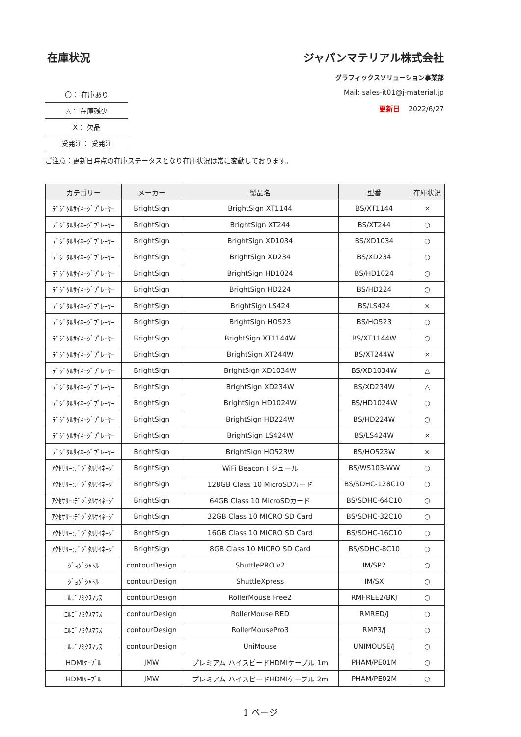在庫状況
| 〇： 在庫あり |
| △： 在庫残少 |
| X： 欠品 |
| 受発注： 受発注 |
ジャパンマテリアル株式会社
グラフィックスソリューション事業部
Mail: sales-it01@j-material.jp
更新日 2022/6/27
ご注意：更新日時点の在庫ステータスとなり在庫状況は常に変動しております。
| カテゴリー | メーカー | 製品名 | 型番 | 在庫状況 |
| --- | --- | --- | --- | --- |
| ﾃﾞｼﾞﾀﾙｻｲﾈｰｼﾞﾌﾟﾚｰﾔｰ | BrightSign | BrightSign XT1144 | BS/XT1144 | × |
| ﾃﾞｼﾞﾀﾙｻｲﾈｰｼﾞﾌﾟﾚｰﾔｰ | BrightSign | BrightSign XT244 | BS/XT244 | ○ |
| ﾃﾞｼﾞﾀﾙｻｲﾈｰｼﾞﾌﾟﾚｰﾔｰ | BrightSign | BrightSign XD1034 | BS/XD1034 | ○ |
| ﾃﾞｼﾞﾀﾙｻｲﾈｰｼﾞﾌﾟﾚｰﾔｰ | BrightSign | BrightSign XD234 | BS/XD234 | ○ |
| ﾃﾞｼﾞﾀﾙｻｲﾈｰｼﾞﾌﾟﾚｰﾔｰ | BrightSign | BrightSign HD1024 | BS/HD1024 | ○ |
| ﾃﾞｼﾞﾀﾙｻｲﾈｰｼﾞﾌﾟﾚｰﾔｰ | BrightSign | BrightSign HD224 | BS/HD224 | ○ |
| ﾃﾞｼﾞﾀﾙｻｲﾈｰｼﾞﾌﾟﾚｰﾔｰ | BrightSign | BrightSign LS424 | BS/LS424 | × |
| ﾃﾞｼﾞﾀﾙｻｲﾈｰｼﾞﾌﾟﾚｰﾔｰ | BrightSign | BrightSign HO523 | BS/HO523 | ○ |
| ﾃﾞｼﾞﾀﾙｻｲﾈｰｼﾞﾌﾟﾚｰﾔｰ | BrightSign | BrightSign XT1144W | BS/XT1144W | ○ |
| ﾃﾞｼﾞﾀﾙｻｲﾈｰｼﾞﾌﾟﾚｰﾔｰ | BrightSign | BrightSign XT244W | BS/XT244W | × |
| ﾃﾞｼﾞﾀﾙｻｲﾈｰｼﾞﾌﾟﾚｰﾔｰ | BrightSign | BrightSign XD1034W | BS/XD1034W | △ |
| ﾃﾞｼﾞﾀﾙｻｲﾈｰｼﾞﾌﾟﾚｰﾔｰ | BrightSign | BrightSign XD234W | BS/XD234W | △ |
| ﾃﾞｼﾞﾀﾙｻｲﾈｰｼﾞﾌﾟﾚｰﾔｰ | BrightSign | BrightSign HD1024W | BS/HD1024W | ○ |
| ﾃﾞｼﾞﾀﾙｻｲﾈｰｼﾞﾌﾟﾚｰﾔｰ | BrightSign | BrightSign HD224W | BS/HD224W | ○ |
| ﾃﾞｼﾞﾀﾙｻｲﾈｰｼﾞﾌﾟﾚｰﾔｰ | BrightSign | BrightSign LS424W | BS/LS424W | × |
| ﾃﾞｼﾞﾀﾙｻｲﾈｰｼﾞﾌﾟﾚｰﾔｰ | BrightSign | BrightSign HO523W | BS/HO523W | × |
| ｱｸｾｻﾘｰ:ﾃﾞｼﾞﾀﾙｻｲﾈｰｼﾞ | BrightSign | WiFi Beaconモジュール | BS/WS103-WW | ○ |
| ｱｸｾｻﾘｰ:ﾃﾞｼﾞﾀﾙｻｲﾈｰｼﾞ | BrightSign | 128GB Class 10 MicroSDカード | BS/SDHC-128C10 | ○ |
| ｱｸｾｻﾘｰ:ﾃﾞｼﾞﾀﾙｻｲﾈｰｼﾞ | BrightSign | 64GB Class 10 MicroSDカード | BS/SDHC-64C10 | ○ |
| ｱｸｾｻﾘｰ:ﾃﾞｼﾞﾀﾙｻｲﾈｰｼﾞ | BrightSign | 32GB Class 10 MICRO SD Card | BS/SDHC-32C10 | ○ |
| ｱｸｾｻﾘｰ:ﾃﾞｼﾞﾀﾙｻｲﾈｰｼﾞ | BrightSign | 16GB Class 10 MICRO SD Card | BS/SDHC-16C10 | ○ |
| ｱｸｾｻﾘｰ:ﾃﾞｼﾞﾀﾙｻｲﾈｰｼﾞ | BrightSign | 8GB Class 10 MICRO SD Card | BS/SDHC-8C10 | ○ |
| ｼﾞｮｸﾞｼｬﾄﾙ | contourDesign | ShuttlePRO v2 | IM/SP2 | ○ |
| ｼﾞｮｸﾞｼｬﾄﾙ | contourDesign | ShuttleXpress | IM/SX | ○ |
| ｴﾙｺﾞﾉﾐｸｽﾏｳｽ | contourDesign | RollerMouse Free2 | RMFREE2/BKJ | ○ |
| ｴﾙｺﾞﾉﾐｸｽﾏｳｽ | contourDesign | RollerMouse RED | RMRED/J | ○ |
| ｴﾙｺﾞﾉﾐｸｽﾏｳｽ | contourDesign | RollerMousePro3 | RMP3/J | ○ |
| ｴﾙｺﾞﾉﾐｸｽﾏｳｽ | contourDesign | UniMouse | UNIMOUSE/J | ○ |
| HDMIｹｰﾌﾞﾙ | JMW | プレミアム ハイスピードHDMIケーブル 1m | PHAM/PE01M | ○ |
| HDMIｹｰﾌﾞﾙ | JMW | プレミアム ハイスピードHDMIケーブル 2m | PHAM/PE02M | ○ |
1 ページ